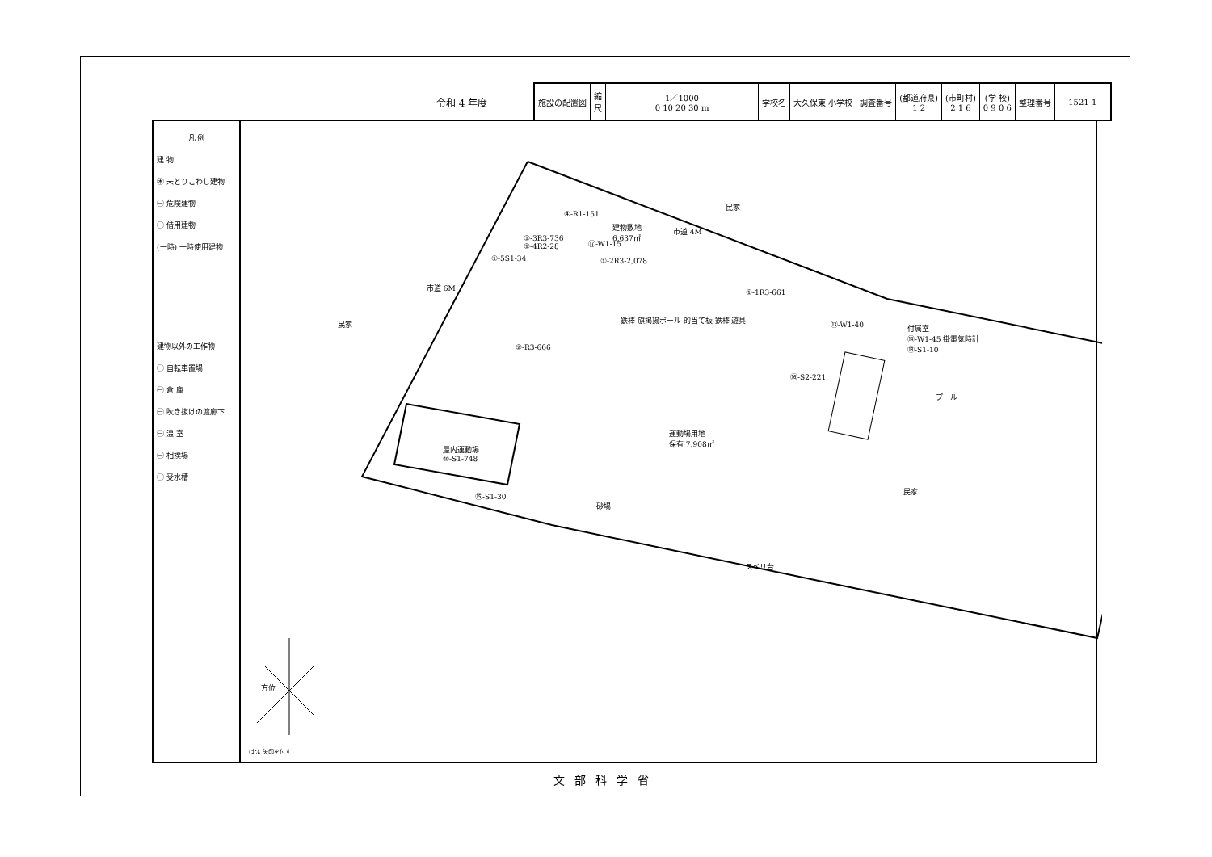令和 4 年度
| 施設の配置図 | 縮 尺 | 1／1000 0 10 20 30 m | 学校名 | 大久保東 小学校 | 調査番号 | (都道府県) 1 2 | (市町村) 2 1 6 | (学 校) 0 9 0 6 | 整理番号 | 1521-1 |
凡 例
建 物
㊍ 未とりこわし建物
㊀ 危険建物
㊀ 借用建物
(一時) 一時使用建物
建物以外の工作物
㊀ 自転車置場
㊀ 倉 庫
㊀ 吹き抜けの渡廊下
㊀ 温 室
㊀ 相撲場
㊀ 受水槽
民家
民家
民家
市道 4M
市道 6M
建物敷地
6,637㎡
①-3R3-736
①-4R2-28
④-R1-151
⑰-W1-15
①-2R3-2,078
①-5S1-34
①-1R3-661
②-R3-666
運動場用地
保有 7,908㎡
屋内運動場
⑩-S1-748
⑮-S1-30
⑯-S2-221
付属室
⑭-W1-45 掛電気時計
⑱-S1-10
⑬-W1-40
プール
砂場
スベリ台
鉄棒 旗掲揚ポール 的当て板 鉄棒 遊具
方位
(北に矢印を付す)
文部科学省